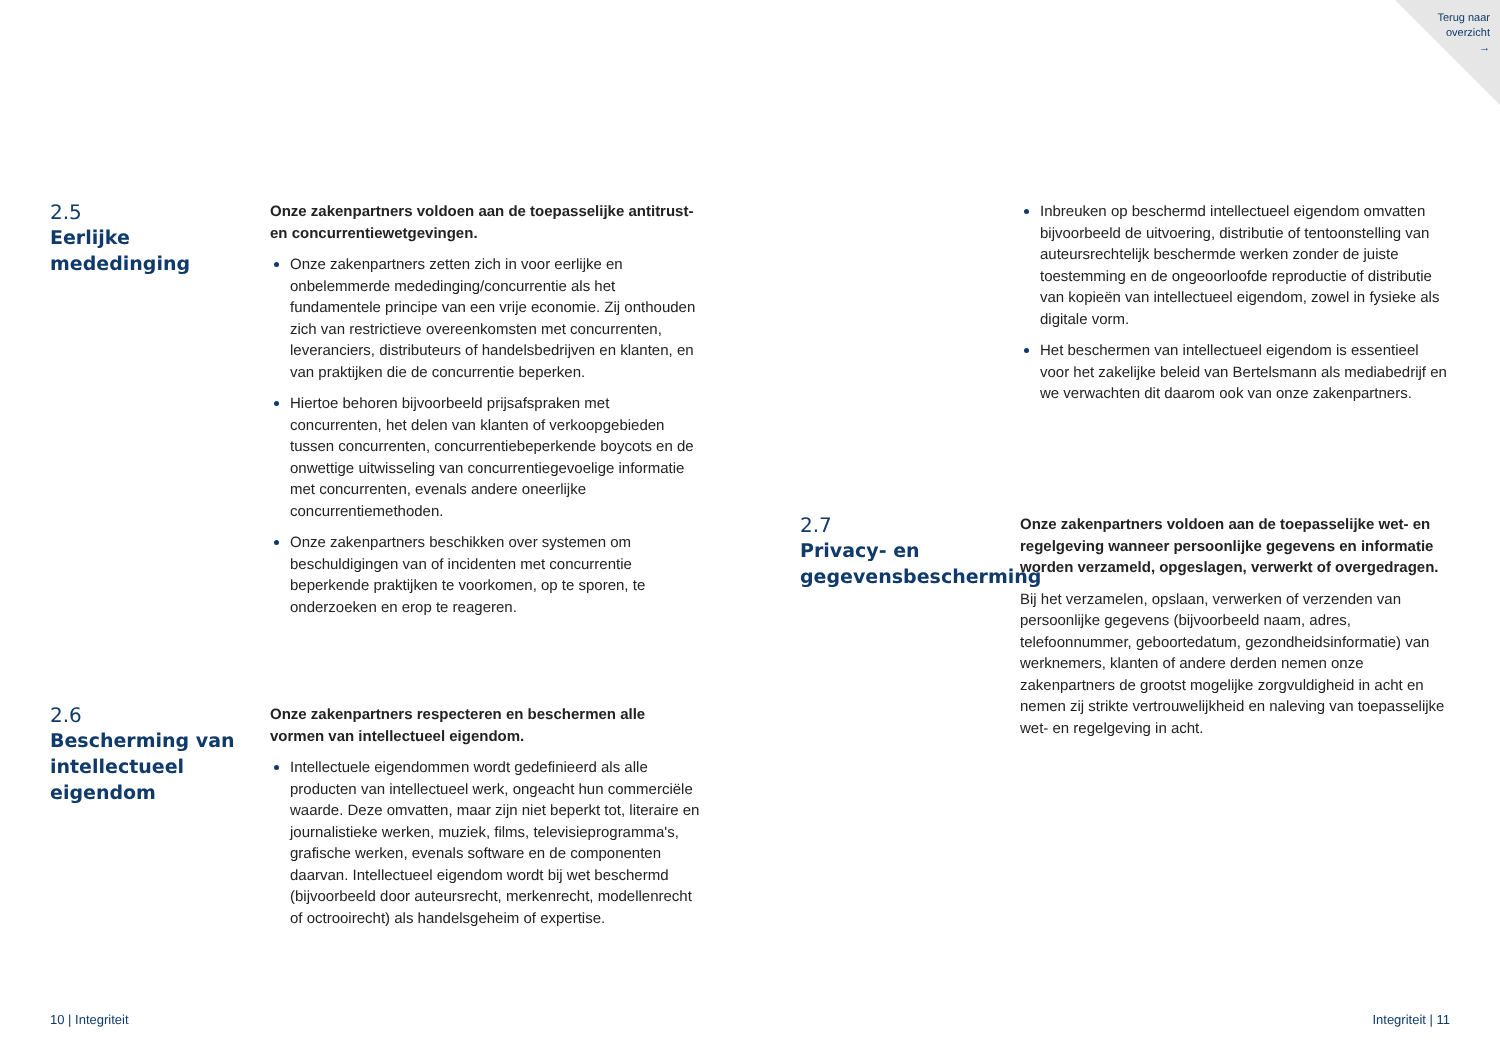Terug naar
overzicht
→
2.5
Eerlijke mededinging
Onze zakenpartners voldoen aan de toepasselijke antitrust- en concurrentiewetgevingen.
Onze zakenpartners zetten zich in voor eerlijke en onbelemmerde mededinging/concurrentie als het fundamentele principe van een vrije economie. Zij onthouden zich van restrictieve overeenkomsten met concurrenten, leveranciers, distributeurs of handelsbedrijven en klanten, en van praktijken die de concurrentie beperken.
Hiertoe behoren bijvoorbeeld prijsafspraken met concurrenten, het delen van klanten of verkoopgebieden tussen concurrenten, concurrentiebeperkende boycots en de onwettige uitwisseling van concurrentiegevoelige informatie met concurrenten, evenals andere oneerlijke concurrentiemethoden.
Onze zakenpartners beschikken over systemen om beschuldigingen van of incidenten met concurrentie beperkende praktijken te voorkomen, op te sporen, te onderzoeken en erop te reageren.
2.6
Bescherming van intellectueel eigendom
Onze zakenpartners respecteren en beschermen alle vormen van intellectueel eigendom.
Intellectuele eigendommen wordt gedefinieerd als alle producten van intellectueel werk, ongeacht hun commerciële waarde. Deze omvatten, maar zijn niet beperkt tot, literaire en journalistieke werken, muziek, films, televisieprogramma's, grafische werken, evenals software en de componenten daarvan. Intellectueel eigendom wordt bij wet beschermd (bijvoorbeeld door auteursrecht, merkenrecht, modellenrecht of octrooirecht) als handelsgeheim of expertise.
10 | Integriteit
Inbreuken op beschermd intellectueel eigendom omvatten bijvoorbeeld de uitvoering, distributie of tentoonstelling van auteursrechtelijk beschermde werken zonder de juiste toestemming en de ongeoorloofde reproductie of distributie van kopieën van intellectueel eigendom, zowel in fysieke als digitale vorm.
Het beschermen van intellectueel eigendom is essentieel voor het zakelijke beleid van Bertelsmann als mediabedrijf en we verwachten dit daarom ook van onze zakenpartners.
2.7
Privacy- en gegevensbescherming
Onze zakenpartners voldoen aan de toepasselijke wet- en regelgeving wanneer persoonlijke gegevens en informatie worden verzameld, opgeslagen, verwerkt of overgedragen.
Bij het verzamelen, opslaan, verwerken of verzenden van persoonlijke gegevens (bijvoorbeeld naam, adres, telefoonnummer, geboortedatum, gezondheidsinformatie) van werknemers, klanten of andere derden nemen onze zakenpartners de grootst mogelijke zorgvuldigheid in acht en nemen zij strikte vertrouwelijkheid en naleving van toepasselijke wet- en regelgeving in acht.
Integriteit | 11